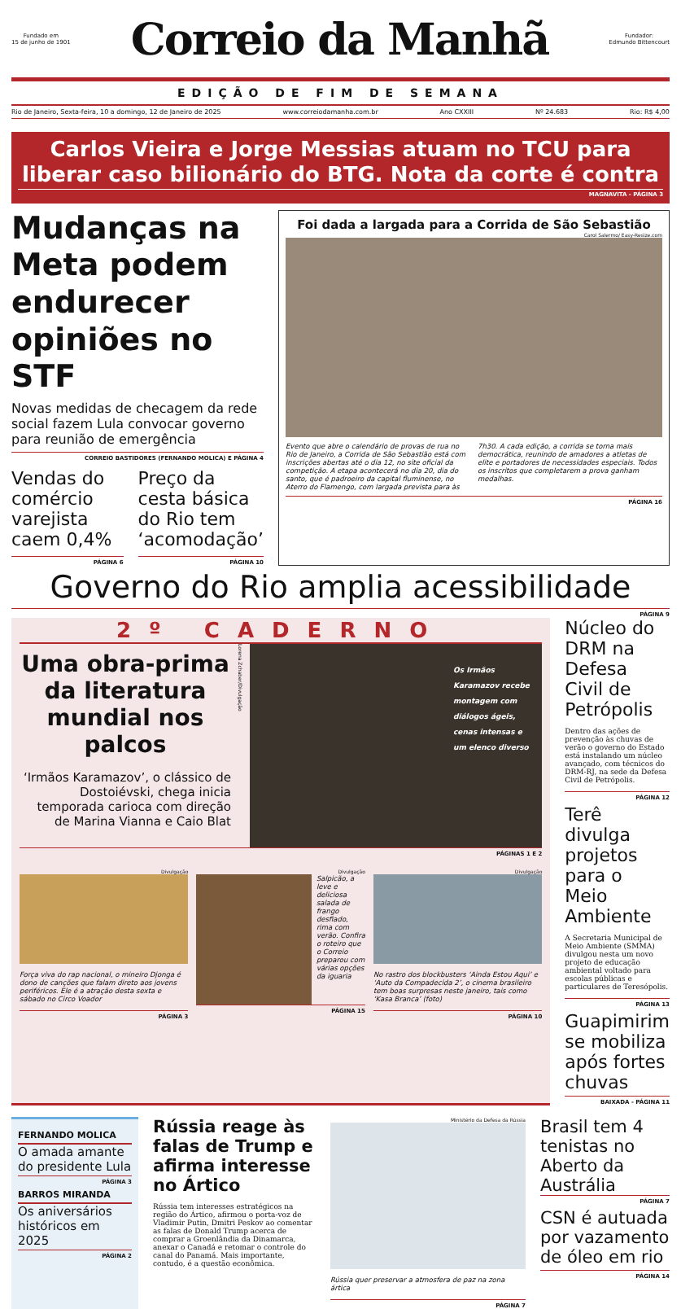Fundado em
15 de junho de 1901
Correio da Manhã
Fundador:
Edmundo Bittencourt
EDIÇÃO DE FIM DE SEMANA
Rio de Janeiro, Sexta-feira, 10 a domingo, 12 de Janeiro de 2025 www.correiodamanha.com.br Ano CXXIII Nº 24.683 Rio: R$ 4,00
Carlos Vieira e Jorge Messias atuam no TCU para liberar caso bilionário do BTG. Nota da corte é contra
MAGNAVITA - PÁGINA 3
Mudanças na Meta podem endurecer opiniões no STF
Novas medidas de checagem da rede social fazem Lula convocar governo para reunião de emergência
CORREIO BASTIDORES (FERNANDO MOLICA) E PÁGINA 4
Vendas do comércio varejista caem 0,4%
PÁGINA 6
Preço da cesta básica do Rio tem ‘acomodação’
PÁGINA 10
Foi dada a largada para a Corrida de São Sebastião
Carol Salermo/ Easy-Resize.com
Evento que abre o calendário de provas de rua no Rio de Janeiro, a Corrida de São Sebastião está com inscrições abertas até o dia 12, no site oficial da competição. A etapa acontecerá no dia 20, dia do santo, que é padroeiro da capital fluminense, no Aterro do Flamengo, com largada prevista para às 7h30. A cada edição, a corrida se torna mais democrática, reunindo de amadores a atletas de elite e portadores de necessidades especiais. Todos os inscritos que completarem a prova ganham medalhas.
PÁGINA 16
Governo do Rio amplia acessibilidade
PÁGINA 9
2º CADERNO
Uma obra-prima da literatura mundial nos palcos
‘Irmãos Karamazov’, o clássico de Dostoiévski, chega inicia temporada carioca com direção de Marina Vianna e Caio Blat
Lorena Zchaber/Divulgação
Os Irmãos Karamazov recebe montagem com diálogos ágeis, cenas intensas e um elenco diverso
PÁGINAS 1 E 2
Divulgação
Força viva do rap nacional, o mineiro Djonga é dono de canções que falam direto aos jovens periféricos. Ele é a atração desta sexta e sábado no Circo Voador
PÁGINA 3
Divulgação
Salpicão, a leve e deliciosa salada de frango desfiado, rima com verão. Confira o roteiro que o Correio preparou com várias opções da iguaria
PÁGINA 15
Divulgação
No rastro dos blockbusters ‘Ainda Estou Aqui’ e ‘Auto da Compadecida 2’, o cinema brasileiro tem boas surpresas neste janeiro, tais como ‘Kasa Branca’ (foto)
PÁGINA 10
Núcleo do DRM na Defesa Civil de Petrópolis
Dentro das ações de prevenção às chuvas de verão o governo do Estado está instalando um núcleo avançado, com técnicos do DRM-RJ, na sede da Defesa Civil de Petrópolis.
PÁGINA 12
Terê divulga projetos para o Meio Ambiente
A Secretaria Municipal de Meio Ambiente (SMMA) divulgou nesta um novo projeto de educação ambiental voltado para escolas públicas e particulares de Teresópolis.
PÁGINA 13
Guapimirim se mobiliza após fortes chuvas
BAIXADA - PÁGINA 11
FERNANDO MOLICA
O amada amante do presidente Lula
PÁGINA 3
BARROS MIRANDA
Os aniversários históricos em 2025
PÁGINA 2
Rússia reage às falas de Trump e afirma interesse no Ártico
Rússia tem interesses estratégicos na região do Ártico, afirmou o porta-voz de Vladimir Putin, Dmitri Peskov ao comentar as falas de Donald Trump acerca de comprar a Groenlândia da Dinamarca, anexar o Canadá e retomar o controle do canal do Panamá. Mais importante, contudo, é a questão econômica.
Ministério da Defesa da Rússia
Rússia quer preservar a atmosfera de paz na zona ártica
PÁGINA 7
Brasil tem 4 tenistas no Aberto da Austrália
PÁGINA 7
CSN é autuada por vazamento de óleo em rio
PÁGINA 14